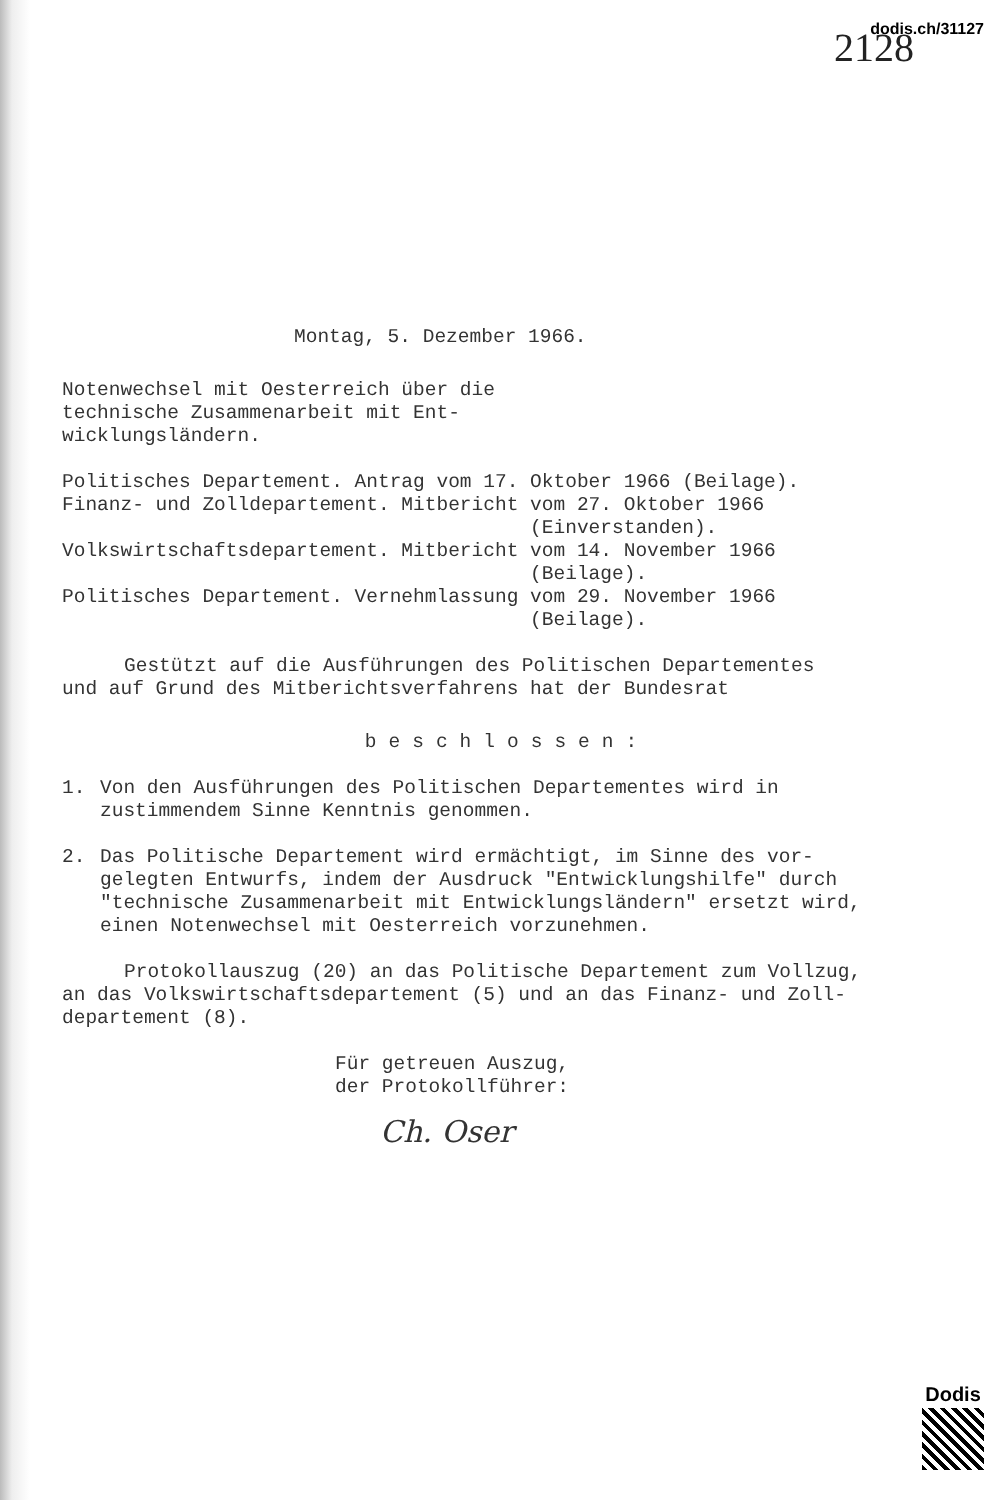dodis.ch/31127
2128
Montag, 5. Dezember 1966.
Notenwechsel mit Oesterreich über die
technische Zusammenarbeit mit Ent-
wicklungsländern.
| Politisches Departement. Antrag vom 17. | Oktober 1966 (Beilage). |
| Finanz- und Zolldepartement. Mitbericht | vom 27. Oktober 1966 (Einverstanden). |
| Volkswirtschaftsdepartement. Mitbericht | vom 14. November 1966 (Beilage). |
| Politisches Departement. Vernehmlassung | vom 29. November 1966 (Beilage). |
Gestützt auf die Ausführungen des Politischen Departementes
und auf Grund des Mitberichtsverfahrens hat der Bundesrat
beschlossen:
1. Von den Ausführungen des Politischen Departementes wird in
zustimmendem Sinne Kenntnis genommen.
2. Das Politische Departement wird ermächtigt, im Sinne des vor-
gelegten Entwurfs, indem der Ausdruck "Entwicklungshilfe" durch
"technische Zusammenarbeit mit Entwicklungsländern" ersetzt wird,
einen Notenwechsel mit Oesterreich vorzunehmen.
Protokollauszug (20) an das Politische Departement zum Vollzug,
an das Volkswirtschaftsdepartement (5) und an das Finanz- und Zoll-
departement (8).
Für getreuen Auszug,
der Protokollführer:
Ch. Oser
Dodis